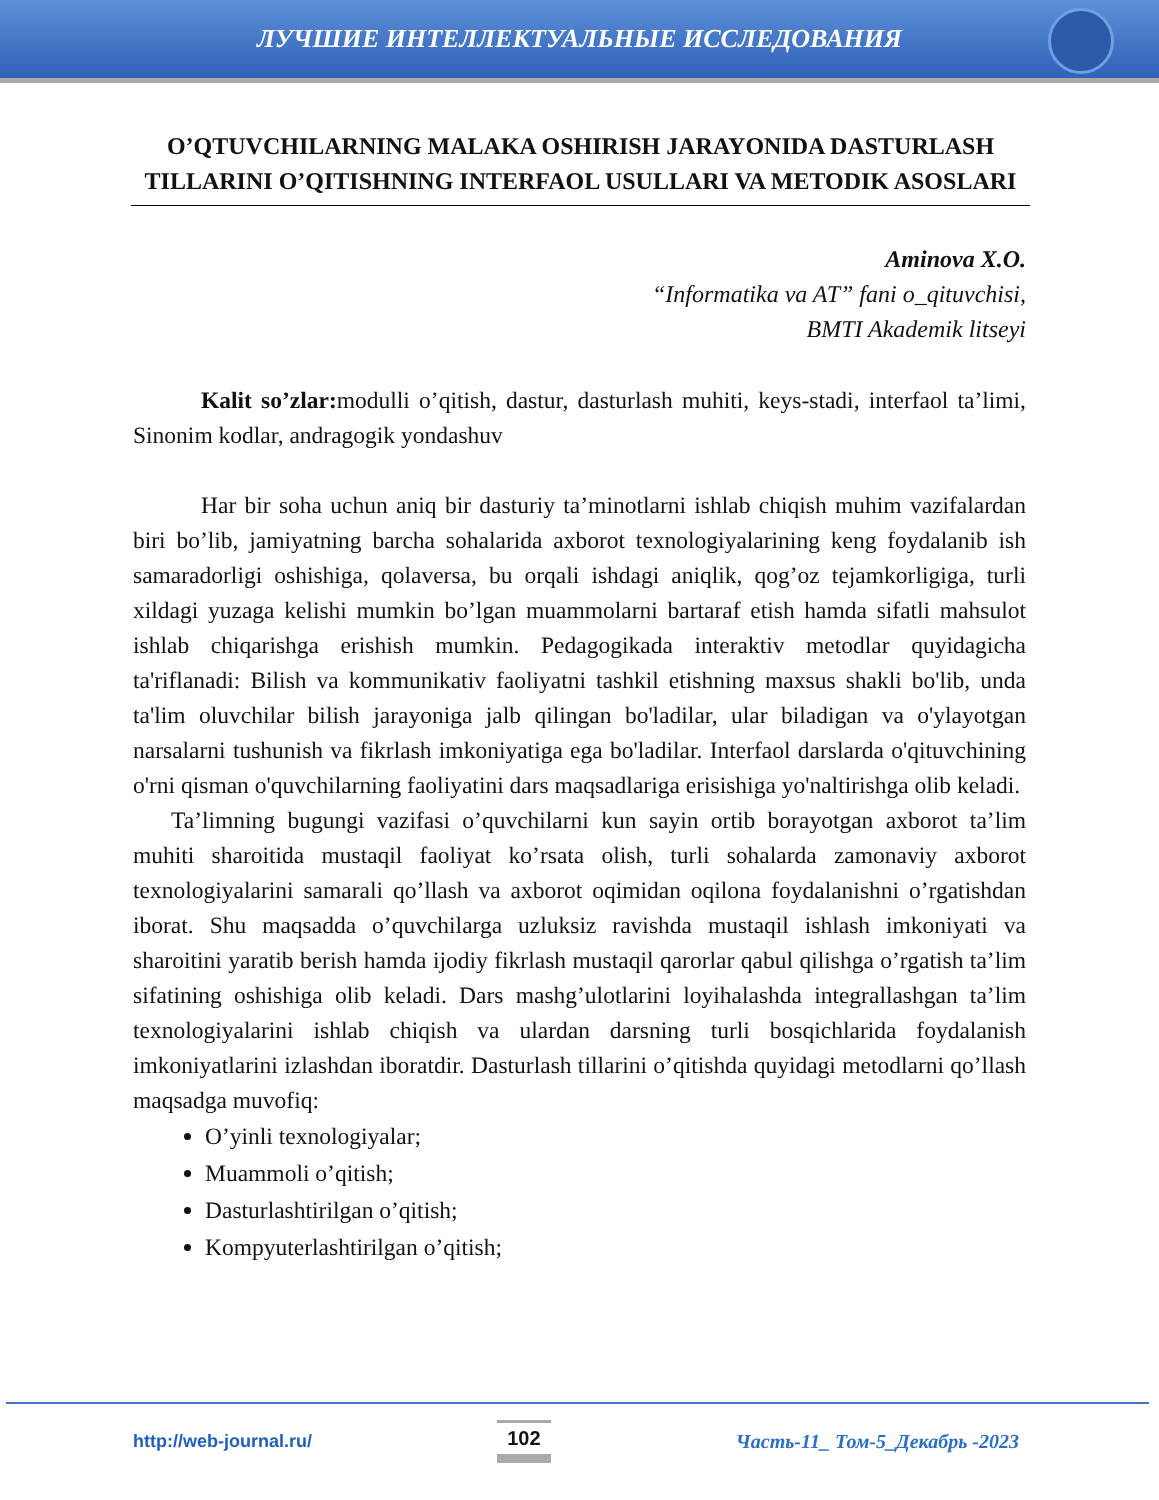ЛУЧШИЕ ИНТЕЛЛЕКТУАЛЬНЫЕ ИССЛЕДОВАНИЯ
O’QTUVCHILARNING MALAKA OSHIRISH JARAYONIDA DASTURLASH TILLARINI O’QITISHNING INTERFAOL USULLARI VA METODIK ASOSLARI
Aminova X.O.
“Informatika va AT” fani o_qituvchisi,
BMTI Akademik litseyi
Kalit so’zlar: modulli o’qitish, dastur, dasturlash muhiti, keys-stadi, interfaol ta’limi, Sinonim kodlar, andragogik yondashuv
Har bir soha uchun aniq bir dasturiy ta’minotlarni ishlab chiqish muhim vazifalardan biri bo’lib, jamiyatning barcha sohalarida axborot texnologiyalarining keng foydalanib ish samaradorligi oshishiga, qolaversa, bu orqali ishdagi aniqlik, qog’oz tejamkorligiga, turli xildagi yuzaga kelishi mumkin bo’lgan muammolarni bartaraf etish hamda sifatli mahsulot ishlab chiqarishga erishish mumkin. Pedagogikada interaktiv metodlar quyidagicha ta'riflanadi: Bilish va kommunikativ faoliyatni tashkil etishning maxsus shakli bo'lib, unda ta'lim oluvchilar bilish jarayoniga jalb qilingan bo'ladilar, ular biladigan va o'ylayotgan narsalarni tushunish va fikrlash imkoniyatiga ega bo'ladilar. Interfaol darslarda o'qituvchining o'rni qisman o'quvchilarning faoliyatini dars maqsadlariga erisishiga yo'naltirishga olib keladi.
Ta’limning bugungi vazifasi o’quvchilarni kun sayin ortib borayotgan axborot ta’lim muhiti sharoitida mustaqil faoliyat ko’rsata olish, turli sohalarda zamonaviy axborot texnologiyalarini samarali qo’llash va axborot oqimidan oqilona foydalanishni o’rgatishdan iborat. Shu maqsadda o’quvchilarga uzluksiz ravishda mustaqil ishlash imkoniyati va sharoitini yaratib berish hamda ijodiy fikrlash mustaqil qarorlar qabul qilishga o’rgatish ta’lim sifatining oshishiga olib keladi. Dars mashg’ulotlarini loyihalashda integrallashgan ta’lim texnologiyalarini ishlab chiqish va ulardan darsning turli bosqichlarida foydalanish imkoniyatlarini izlashdan iboratdir. Dasturlash tillarini o’qitishda quyidagi metodlarni qo’llash maqsadga muvofiq:
O’yinli texnologiyalar;
Muammoli o’qitish;
Dasturlashtirilgan o’qitish;
Kompyuterlashtirilgan o’qitish;
http://web-journal.ru/ 102 Часть-11_ Том-5_Декабрь -2023